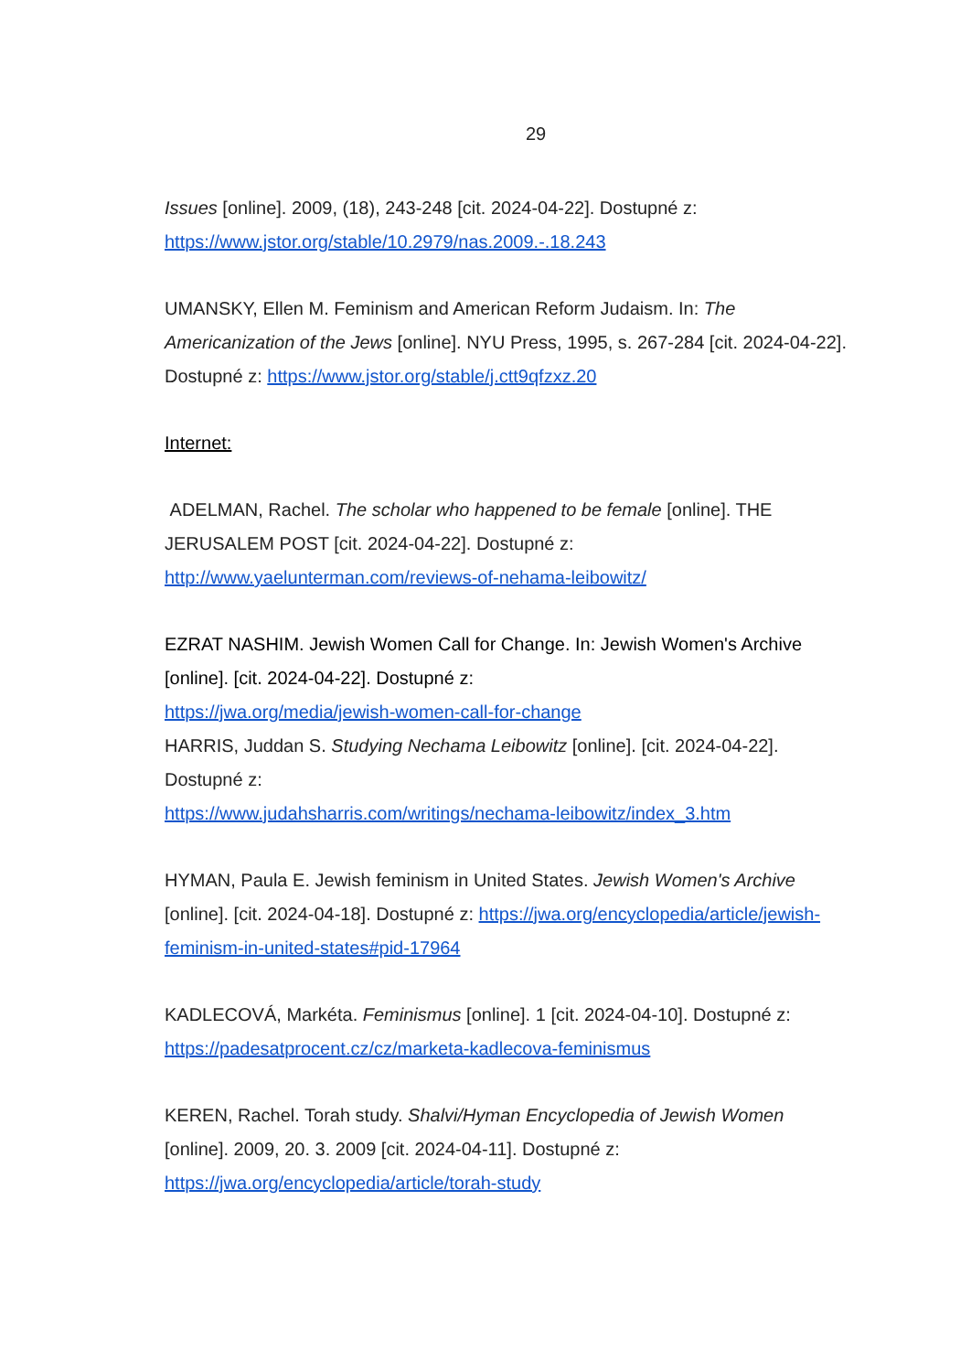29
Issues [online]. 2009, (18), 243-248 [cit. 2024-04-22]. Dostupné z: https://www.jstor.org/stable/10.2979/nas.2009.-.18.243
UMANSKY, Ellen M. Feminism and American Reform Judaism. In: The Americanization of the Jews [online]. NYU Press, 1995, s. 267-284 [cit. 2024-04-22]. Dostupné z: https://www.jstor.org/stable/j.ctt9qfzxz.20
Internet:
ADELMAN, Rachel. The scholar who happened to be female [online]. THE JERUSALEM POST [cit. 2024-04-22]. Dostupné z: http://www.yaelunterman.com/reviews-of-nehama-leibowitz/
EZRAT NASHIM. Jewish Women Call for Change. In: Jewish Women's Archive [online]. [cit. 2024-04-22]. Dostupné z:
https://jwa.org/media/jewish-women-call-for-change
HARRIS, Juddan S. Studying Nechama Leibowitz [online]. [cit. 2024-04-22]. Dostupné z:
https://www.judahsharris.com/writings/nechama-leibowitz/index_3.htm
HYMAN, Paula E. Jewish feminism in United States. Jewish Women's Archive [online]. [cit. 2024-04-18]. Dostupné z: https://jwa.org/encyclopedia/article/jewish-feminism-in-united-states#pid-17964
KADLECOVÁ, Markéta. Feminismus [online]. 1 [cit. 2024-04-10]. Dostupné z: https://padesatprocent.cz/cz/marketa-kadlecova-feminismus
KEREN, Rachel. Torah study. Shalvi/Hyman Encyclopedia of Jewish Women [online]. 2009, 20. 3. 2009 [cit. 2024-04-11]. Dostupné z: https://jwa.org/encyclopedia/article/torah-study